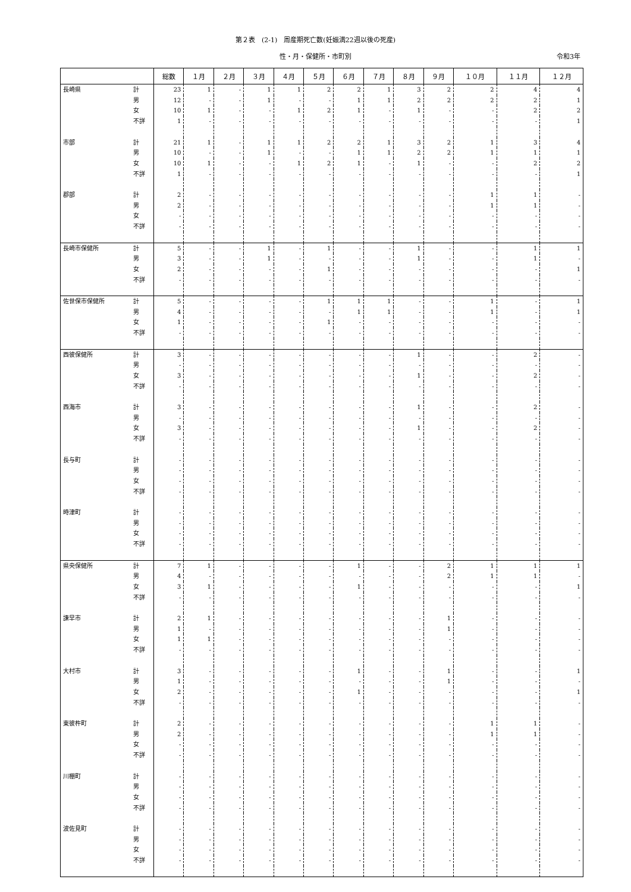第２表　(2-1)　周産期死亡数(妊娠満22週以後の死産)
性・月・保健所・市町別 令和3年
| | | 総数 | １月 | ２月 | ３月 | ４月 | ５月 | ６月 | ７月 | ８月 | ９月 | １０月 | １１月 | １２月 |
| --- | --- | --- | --- | --- | --- | --- | --- | --- | --- | --- | --- | --- | --- | --- |
| 長崎県 | 計 | 23 | 1 | - | 1 | 1 | 2 | 2 | 1 | 3 | 2 | 2 | 4 | 4 |
| | 男 | 12 | - | - | 1 | - | - | 1 | 1 | 2 | 2 | 2 | 2 | 1 |
| | 女 | 10 | 1 | - | - | 1 | 2 | 1 | - | 1 | - | - | 2 | 2 |
| | 不詳 | 1 | - | - | - | - | - | - | - | - | - | - | - | 1 |
| 市部 | 計 | 21 | 1 | - | 1 | 1 | 2 | 2 | 1 | 3 | 2 | 1 | 3 | 4 |
| | 男 | 10 | - | - | 1 | - | - | 1 | 1 | 2 | 2 | 1 | 1 | 1 |
| | 女 | 10 | 1 | - | - | 1 | 2 | 1 | - | 1 | - | - | 2 | 2 |
| | 不詳 | 1 | - | - | - | - | - | - | - | - | - | - | - | 1 |
| 郡部 | 計 | 2 | - | - | - | - | - | - | - | - | - | 1 | 1 | - |
| | 男 | 2 | - | - | - | - | - | - | - | - | - | 1 | 1 | - |
| | 女 | - | - | - | - | - | - | - | - | - | - | - | - | - |
| | 不詳 | - | - | - | - | - | - | - | - | - | - | - | - | - |
| 長崎市保健所 | 計 | 5 | - | - | 1 | - | 1 | - | - | 1 | - | - | 1 | 1 |
| | 男 | 3 | - | - | 1 | - | - | - | - | 1 | - | - | 1 | - |
| | 女 | 2 | - | - | - | - | 1 | - | - | - | - | - | - | 1 |
| | 不詳 | - | - | - | - | - | - | - | - | - | - | - | - | - |
| 佐世保市保健所 | 計 | 5 | - | - | - | - | 1 | 1 | 1 | - | - | 1 | - | 1 |
| | 男 | 4 | - | - | - | - | - | 1 | 1 | - | - | 1 | - | 1 |
| | 女 | 1 | - | - | - | - | 1 | - | - | - | - | - | - | - |
| | 不詳 | - | - | - | - | - | - | - | - | - | - | - | - | - |
| 西彼保健所 | 計 | 3 | - | - | - | - | - | - | - | 1 | - | - | 2 | - |
| | 男 | - | - | - | - | - | - | - | - | - | - | - | - | - |
| | 女 | 3 | - | - | - | - | - | - | - | 1 | - | - | 2 | - |
| | 不詳 | - | - | - | - | - | - | - | - | - | - | - | - | - |
| 西海市 | 計 | 3 | - | - | - | - | - | - | - | 1 | - | - | 2 | - |
| | 男 | - | - | - | - | - | - | - | - | - | - | - | - | - |
| | 女 | 3 | - | - | - | - | - | - | - | 1 | - | - | 2 | - |
| | 不詳 | - | - | - | - | - | - | - | - | - | - | - | - | - |
| 長与町 | 計 | - | - | - | - | - | - | - | - | - | - | - | - | - |
| | 男 | - | - | - | - | - | - | - | - | - | - | - | - | - |
| | 女 | - | - | - | - | - | - | - | - | - | - | - | - | - |
| | 不詳 | - | - | - | - | - | - | - | - | - | - | - | - | - |
| 時津町 | 計 | - | - | - | - | - | - | - | - | - | - | - | - | - |
| | 男 | - | - | - | - | - | - | - | - | - | - | - | - | - |
| | 女 | - | - | - | - | - | - | - | - | - | - | - | - | - |
| | 不詳 | - | - | - | - | - | - | - | - | - | - | - | - | - |
| 県央保健所 | 計 | 7 | 1 | - | - | - | - | 1 | - | - | 2 | 1 | 1 | 1 |
| | 男 | 4 | - | - | - | - | - | - | - | - | 2 | 1 | 1 | - |
| | 女 | 3 | 1 | - | - | - | - | 1 | - | - | - | - | - | 1 |
| | 不詳 | - | - | - | - | - | - | - | - | - | - | - | - | - |
| 諫早市 | 計 | 2 | 1 | - | - | - | - | - | - | - | 1 | - | - | - |
| | 男 | 1 | - | - | - | - | - | - | - | - | 1 | - | - | - |
| | 女 | 1 | 1 | - | - | - | - | - | - | - | - | - | - | - |
| | 不詳 | - | - | - | - | - | - | - | - | - | - | - | - | - |
| 大村市 | 計 | 3 | - | - | - | - | - | 1 | - | - | 1 | - | - | 1 |
| | 男 | 1 | - | - | - | - | - | - | - | - | 1 | - | - | - |
| | 女 | 2 | - | - | - | - | - | 1 | - | - | - | - | - | 1 |
| | 不詳 | - | - | - | - | - | - | - | - | - | - | - | - | - |
| 東彼杵町 | 計 | 2 | - | - | - | - | - | - | - | - | - | 1 | 1 | - |
| | 男 | 2 | - | - | - | - | - | - | - | - | - | 1 | 1 | - |
| | 女 | - | - | - | - | - | - | - | - | - | - | - | - | - |
| | 不詳 | - | - | - | - | - | - | - | - | - | - | - | - | - |
| 川棚町 | 計 | - | - | - | - | - | - | - | - | - | - | - | - | - |
| | 男 | - | - | - | - | - | - | - | - | - | - | - | - | - |
| | 女 | - | - | - | - | - | - | - | - | - | - | - | - | - |
| | 不詳 | - | - | - | - | - | - | - | - | - | - | - | - | - |
| 波佐見町 | 計 | - | - | - | - | - | - | - | - | - | - | - | - | - |
| | 男 | - | - | - | - | - | - | - | - | - | - | - | - | - |
| | 女 | - | - | - | - | - | - | - | - | - | - | - | - | - |
| | 不詳 | - | - | - | - | - | - | - | - | - | - | - | - | - |